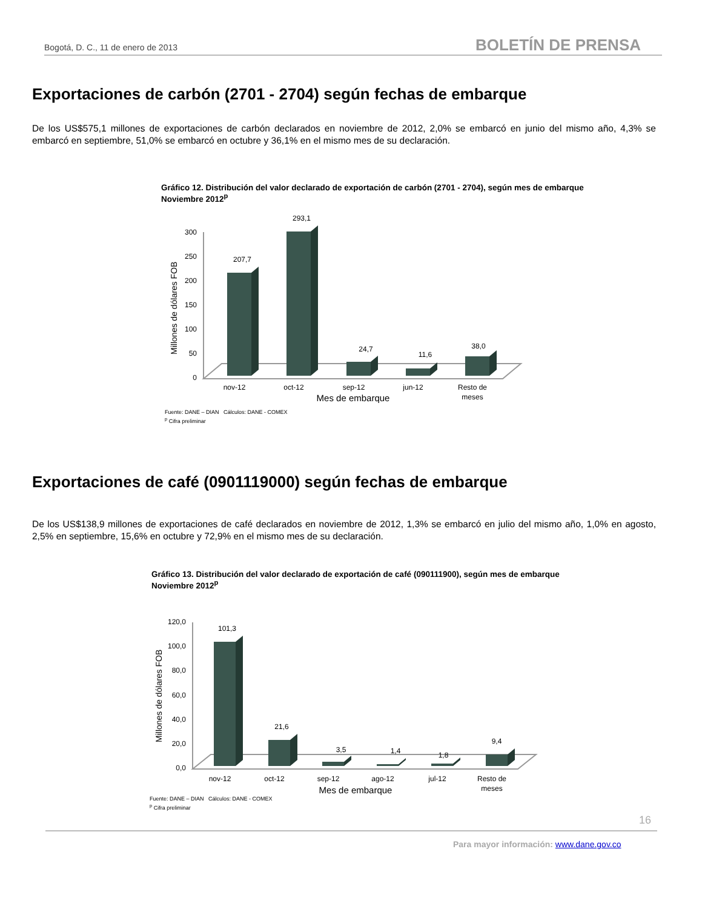Bogotá, D. C., 11 de enero de 2013 BOLETÍN DE PRENSA
Exportaciones de carbón (2701 - 2704) según fechas de embarque
De los US$575,1 millones de exportaciones de carbón declarados en noviembre de 2012, 2,0% se embarcó en junio del mismo año, 4,3% se embarcó en septiembre, 51,0% se embarcó en octubre y 36,1% en el mismo mes de su declaración.
Gráfico 12. Distribución del valor declarado de exportación de carbón (2701 - 2704), según mes de embarque
Noviembre 2012<sup>p</sup>
Millones de dólares FOB
300
250
200
150
100
50
0
207,7
293,1
24,7
11,6
38,0
nov-12
oct-12
sep-12
jun-12
Resto de
meses
Mes de embarque
Fuente: DANE – DIAN Cálculos: DANE - COMEX
<sup>p</sup> Cifra preliminar
Exportaciones de café (0901119000) según fechas de embarque
De los US$138,9 millones de exportaciones de café declarados en noviembre de 2012, 1,3% se embarcó en julio del mismo año, 1,0% en agosto, 2,5% en septiembre, 15,6% en octubre y 72,9% en el mismo mes de su declaración.
Gráfico 13. Distribución del valor declarado de exportación de café (090111900), según mes de embarque
Noviembre 2012<sup>p</sup>
Millones de dólares FOB
120,0
100,0
80,0
60,0
40,0
20,0
0,0
101,3
21,6
3,5
1,4
1,8
9,4
nov-12
oct-12
sep-12
ago-12
jul-12
Resto de
meses
Mes de embarque
Fuente: DANE – DIAN Cálculos: DANE - COMEX
<sup>p</sup> Cifra preliminar
16
Para mayor información: www.dane.gov.co